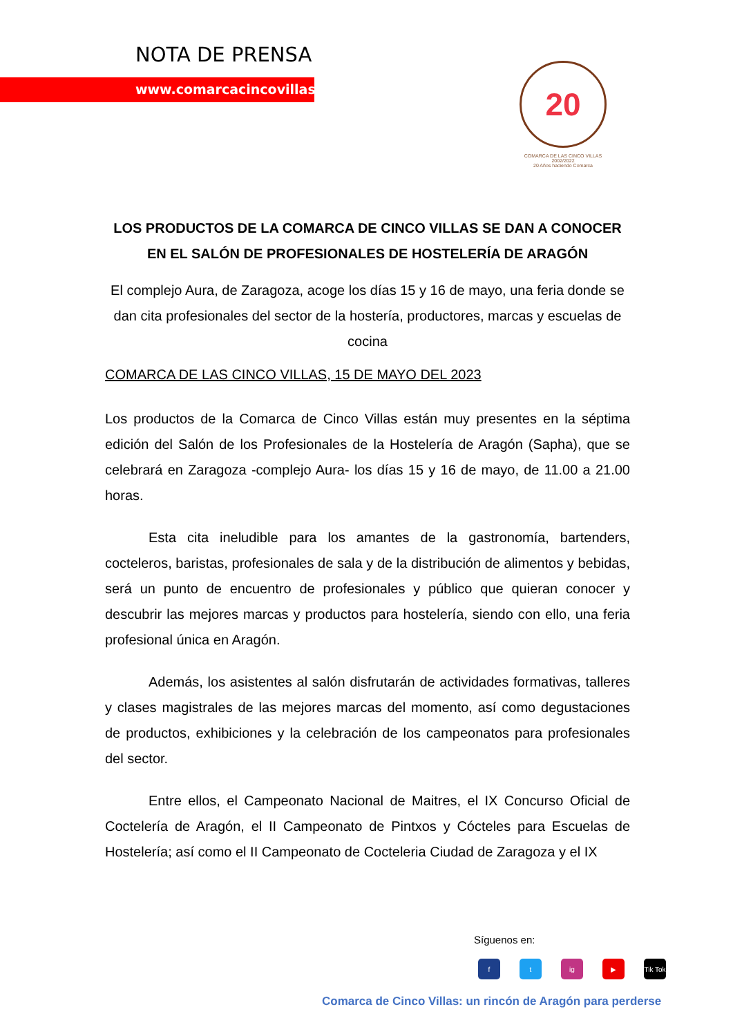NOTA DE PRENSA
www.comarcacincovillas.es
20
COMARCA DE LAS CINCO VILLAS 2002/2022
20 Años haciendo Comarca
LOS PRODUCTOS DE LA COMARCA DE CINCO VILLAS SE DAN A CONOCER EN EL SALÓN DE PROFESIONALES DE HOSTELERÍA DE ARAGÓN
El complejo Aura, de Zaragoza, acoge los días 15 y 16 de mayo, una feria donde se dan cita profesionales del sector de la hostería, productores, marcas y escuelas de cocina
COMARCA DE LAS CINCO VILLAS, 15 DE MAYO DEL 2023
Los productos de la Comarca de Cinco Villas están muy presentes en la séptima edición del Salón de los Profesionales de la Hostelería de Aragón (Sapha), que se celebrará en Zaragoza -complejo Aura- los días 15 y 16 de mayo, de 11.00 a 21.00 horas.
Esta cita ineludible para los amantes de la gastronomía, bartenders, cocteleros, baristas, profesionales de sala y de la distribución de alimentos y bebidas, será un punto de encuentro de profesionales y público que quieran conocer y descubrir las mejores marcas y productos para hostelería, siendo con ello, una feria profesional única en Aragón.
Además, los asistentes al salón disfrutarán de actividades formativas, talleres y clases magistrales de las mejores marcas del momento, así como degustaciones de productos, exhibiciones y la celebración de los campeonatos para profesionales del sector.
Entre ellos, el Campeonato Nacional de Maitres, el IX Concurso Oficial de Coctelería de Aragón, el II Campeonato de Pintxos y Cócteles para Escuelas de Hostelería; así como el II Campeonato de Cocteleria Ciudad de Zaragoza y el IX
Síguenos en:
ft ig ▶ Tik Tok
Comarca de Cinco Villas: un rincón de Aragón para perderse